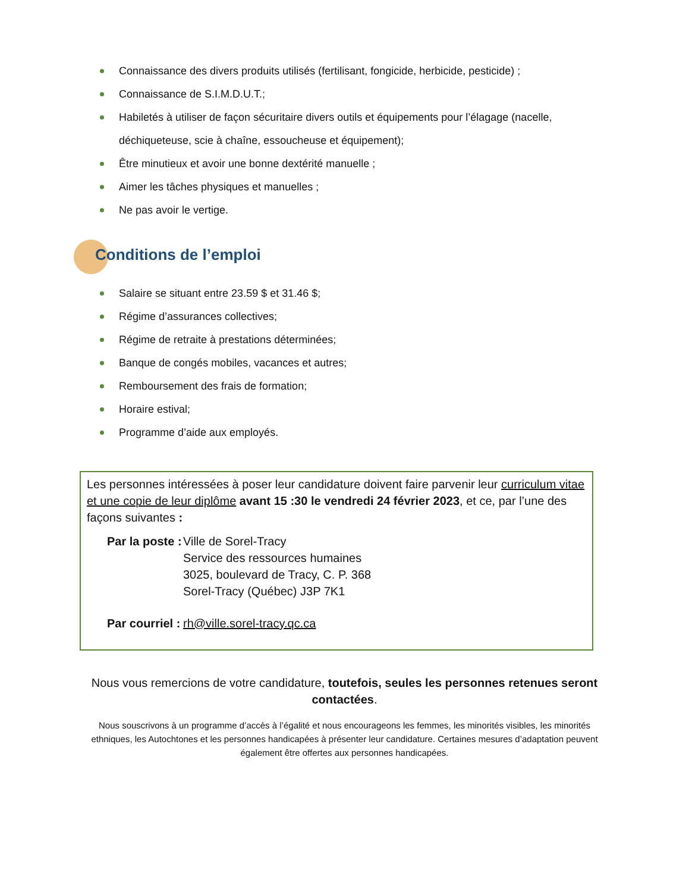Connaissance des divers produits utilisés (fertilisant, fongicide, herbicide, pesticide) ;
Connaissance de S.I.M.D.U.T.;
Habiletés à utiliser de façon sécuritaire divers outils et équipements pour l’élagage (nacelle, déchiqueteuse, scie à chaîne, essoucheuse et équipement);
Être minutieux et avoir une bonne dextérité manuelle ;
Aimer les tâches physiques et manuelles ;
Ne pas avoir le vertige.
Conditions de l’emploi
Salaire se situant entre 23.59 $ et 31.46 $;
Régime d’assurances collectives;
Régime de retraite à prestations déterminées;
Banque de congés mobiles, vacances et autres;
Remboursement des frais de formation;
Horaire estival;
Programme d’aide aux employés.
Les personnes intéressées à poser leur candidature doivent faire parvenir leur curriculum vitae et une copie de leur diplôme avant 15 :30 le vendredi 24 février 2023, et ce, par l’une des façons suivantes :
Par la poste :
Ville de Sorel-Tracy
Service des ressources humaines
3025, boulevard de Tracy, C. P. 368
Sorel-Tracy (Québec) J3P 7K1
Par courriel :
rh@ville.sorel-tracy.qc.ca
Nous vous remercions de votre candidature, toutefois, seules les personnes retenues seront contactées.
Nous souscrivons à un programme d’accès à l’égalité et nous encourageons les femmes, les minorités visibles, les minorités ethniques, les Autochtones et les personnes handicapées à présenter leur candidature. Certaines mesures d’adaptation peuvent également être offertes aux personnes handicapées.